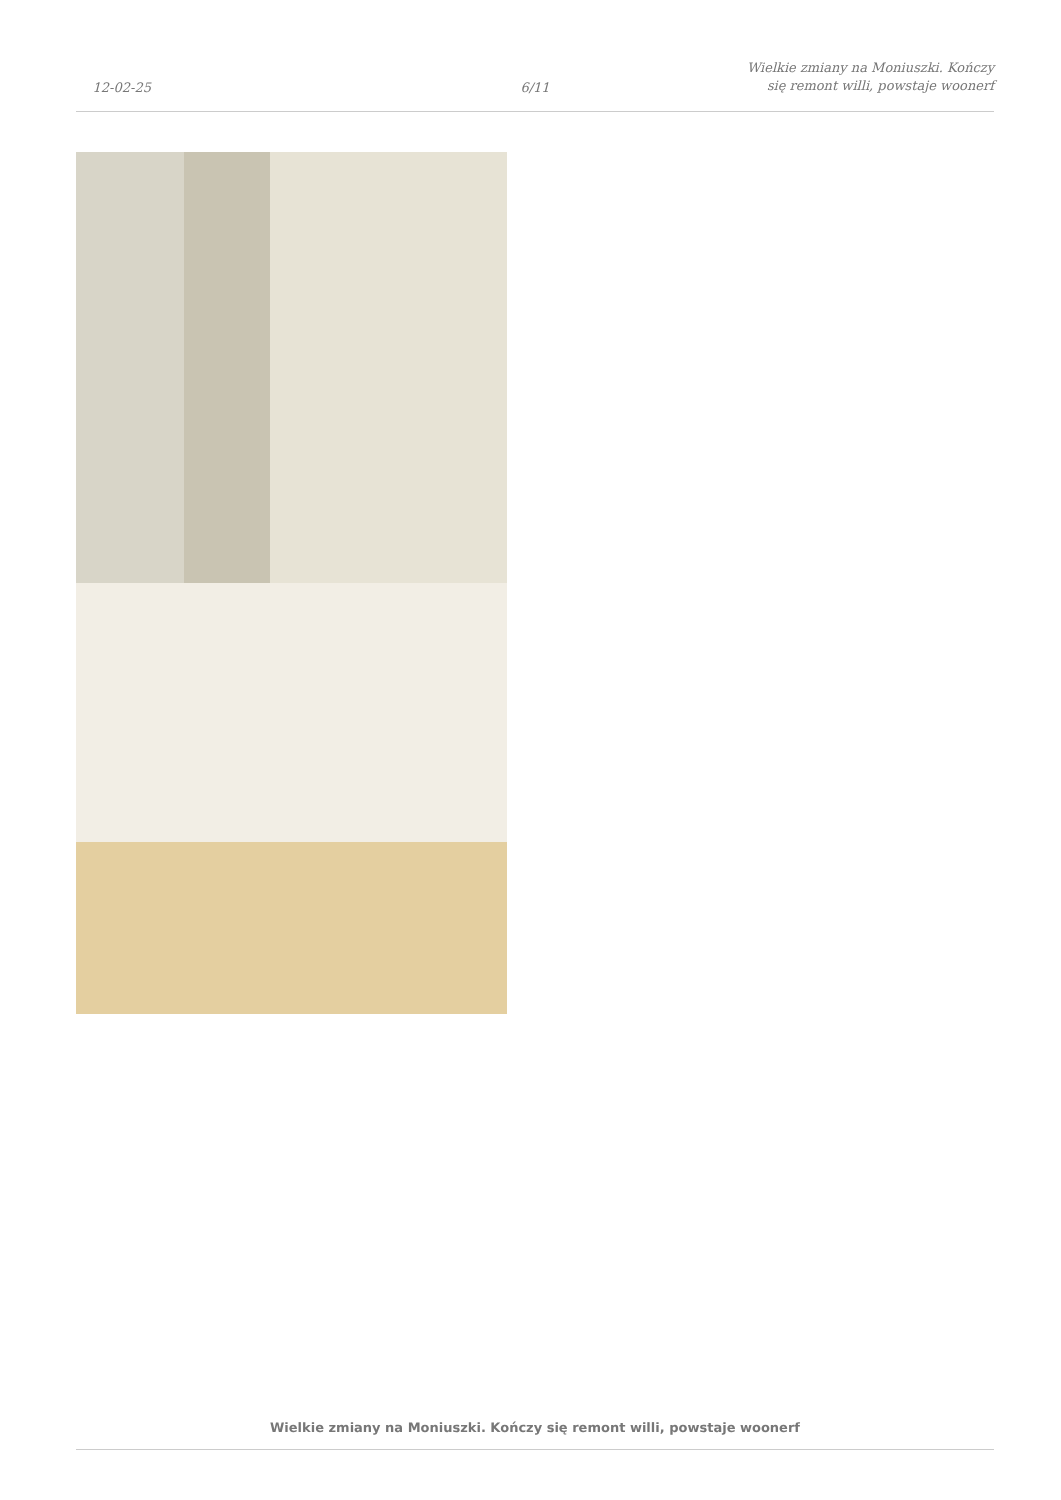12-02-25
6/11
Wielkie zmiany na Moniuszki. Kończy
się remont willi, powstaje woonerf
Wielkie zmiany na Moniuszki. Kończy się remont willi, powstaje woonerf